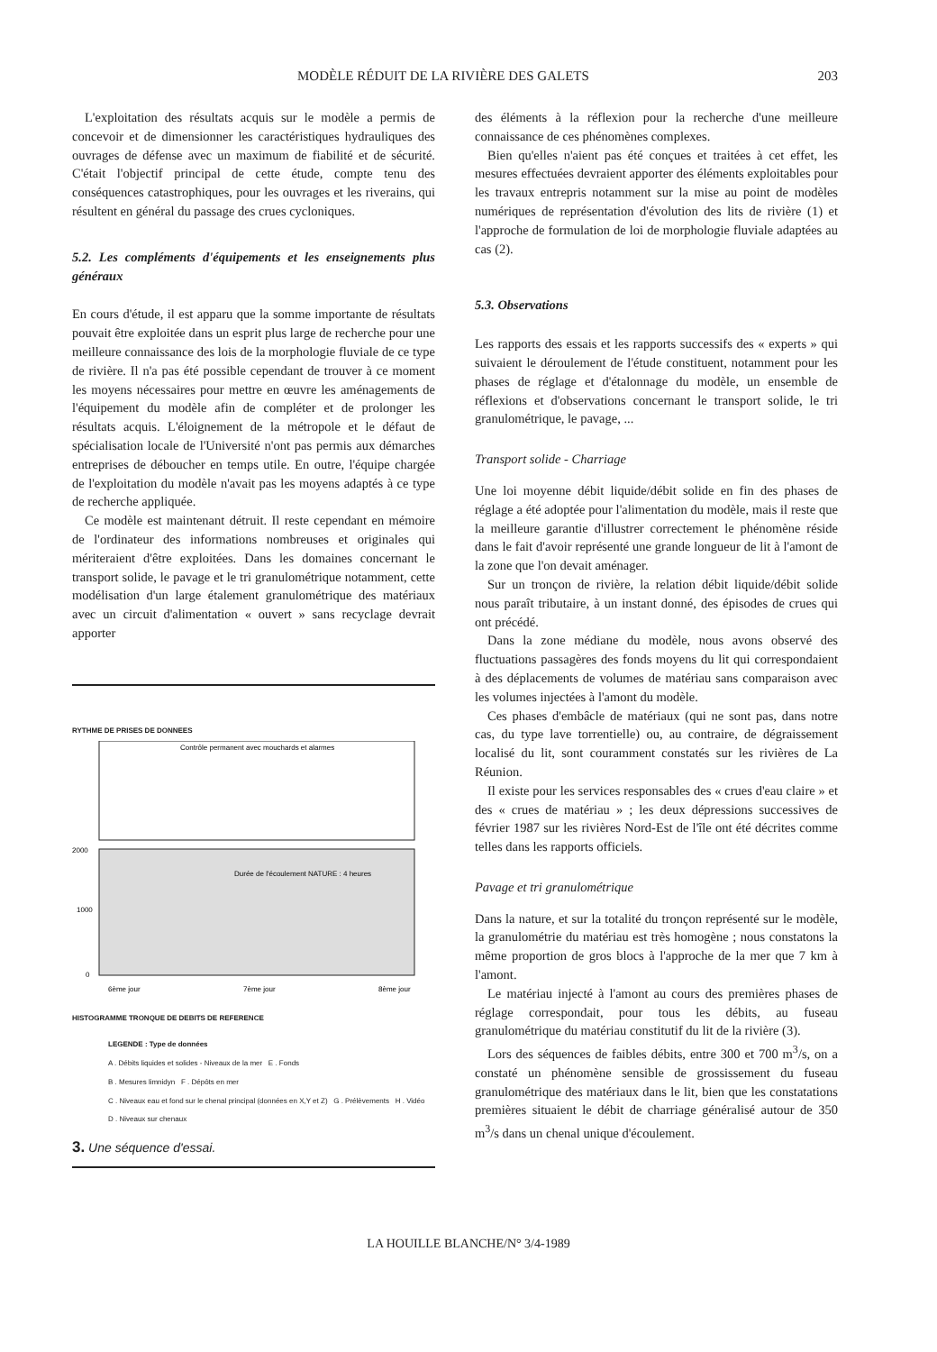MODÈLE RÉDUIT DE LA RIVIÈRE DES GALETS 203
L'exploitation des résultats acquis sur le modèle a permis de concevoir et de dimensionner les caractéristiques hydrauliques des ouvrages de défense avec un maximum de fiabilité et de sécurité. C'était l'objectif principal de cette étude, compte tenu des conséquences catastrophiques, pour les ouvrages et les riverains, qui résultent en général du passage des crues cycloniques.
5.2. Les compléments d'équipements et les enseignements plus généraux
En cours d'étude, il est apparu que la somme importante de résultats pouvait être exploitée dans un esprit plus large de recherche pour une meilleure connaissance des lois de la morphologie fluviale de ce type de rivière. Il n'a pas été possible cependant de trouver à ce moment les moyens nécessaires pour mettre en œuvre les aménagements de l'équipement du modèle afin de compléter et de prolonger les résultats acquis. L'éloignement de la métropole et le défaut de spécialisation locale de l'Université n'ont pas permis aux démarches entreprises de déboucher en temps utile. En outre, l'équipe chargée de l'exploitation du modèle n'avait pas les moyens adaptés à ce type de recherche appliquée.
Ce modèle est maintenant détruit. Il reste cependant en mémoire de l'ordinateur des informations nombreuses et originales qui mériteraient d'être exploitées. Dans les domaines concernant le transport solide, le pavage et le tri granulométrique notamment, cette modélisation d'un large étalement granulométrique des matériaux avec un circuit d'alimentation « ouvert » sans recyclage devrait apporter
RYTHME DE PRISES DE DONNEES
Contrôle permanent avec mouchards et alarmes
2000
1000
0
Durée de l'écoulement NATURE : 4 heures
6ème jour
7ème jour
8ème jour
HISTOGRAMME TRONQUE DE DEBITS DE REFERENCE
LEGENDE : Type de données
A . Débits liquides et solides - Niveaux de la mer E . Fonds
B . Mesures limnidyn F . Dépôts en mer
C . Niveaux eau et fond sur le chenal principal (données en X,Y et Z) G . Prélèvements H . Vidéo
D . Niveaux sur chenaux
3. Une séquence d'essai.
des éléments à la réflexion pour la recherche d'une meilleure connaissance de ces phénomènes complexes.
Bien qu'elles n'aient pas été conçues et traitées à cet effet, les mesures effectuées devraient apporter des éléments exploitables pour les travaux entrepris notamment sur la mise au point de modèles numériques de représentation d'évolution des lits de rivière (1) et l'approche de formulation de loi de morphologie fluviale adaptées au cas (2).
5.3. Observations
Les rapports des essais et les rapports successifs des « experts » qui suivaient le déroulement de l'étude constituent, notamment pour les phases de réglage et d'étalonnage du modèle, un ensemble de réflexions et d'observations concernant le transport solide, le tri granulométrique, le pavage, ...
Transport solide - Charriage
Une loi moyenne débit liquide/débit solide en fin des phases de réglage a été adoptée pour l'alimentation du modèle, mais il reste que la meilleure garantie d'illustrer correctement le phénomène réside dans le fait d'avoir représenté une grande longueur de lit à l'amont de la zone que l'on devait aménager.
Sur un tronçon de rivière, la relation débit liquide/débit solide nous paraît tributaire, à un instant donné, des épisodes de crues qui ont précédé.
Dans la zone médiane du modèle, nous avons observé des fluctuations passagères des fonds moyens du lit qui correspondaient à des déplacements de volumes de matériau sans comparaison avec les volumes injectées à l'amont du modèle.
Ces phases d'embâcle de matériaux (qui ne sont pas, dans notre cas, du type lave torrentielle) ou, au contraire, de dégraissement localisé du lit, sont couramment constatés sur les rivières de La Réunion.
Il existe pour les services responsables des « crues d'eau claire » et des « crues de matériau » ; les deux dépressions successives de février 1987 sur les rivières Nord-Est de l'île ont été décrites comme telles dans les rapports officiels.
Pavage et tri granulométrique
Dans la nature, et sur la totalité du tronçon représenté sur le modèle, la granulométrie du matériau est très homogène ; nous constatons la même proportion de gros blocs à l'approche de la mer que 7 km à l'amont.
Le matériau injecté à l'amont au cours des premières phases de réglage correspondait, pour tous les débits, au fuseau granulométrique du matériau constitutif du lit de la rivière (3).
Lors des séquences de faibles débits, entre 300 et 700 m<sup>3</sup>/s, on a constaté un phénomène sensible de grossissement du fuseau granulométrique des matériaux dans le lit, bien que les constatations premières situaient le débit de charriage généralisé autour de 350 m<sup>3</sup>/s dans un chenal unique d'écoulement.
LA HOUILLE BLANCHE/N° 3/4-1989